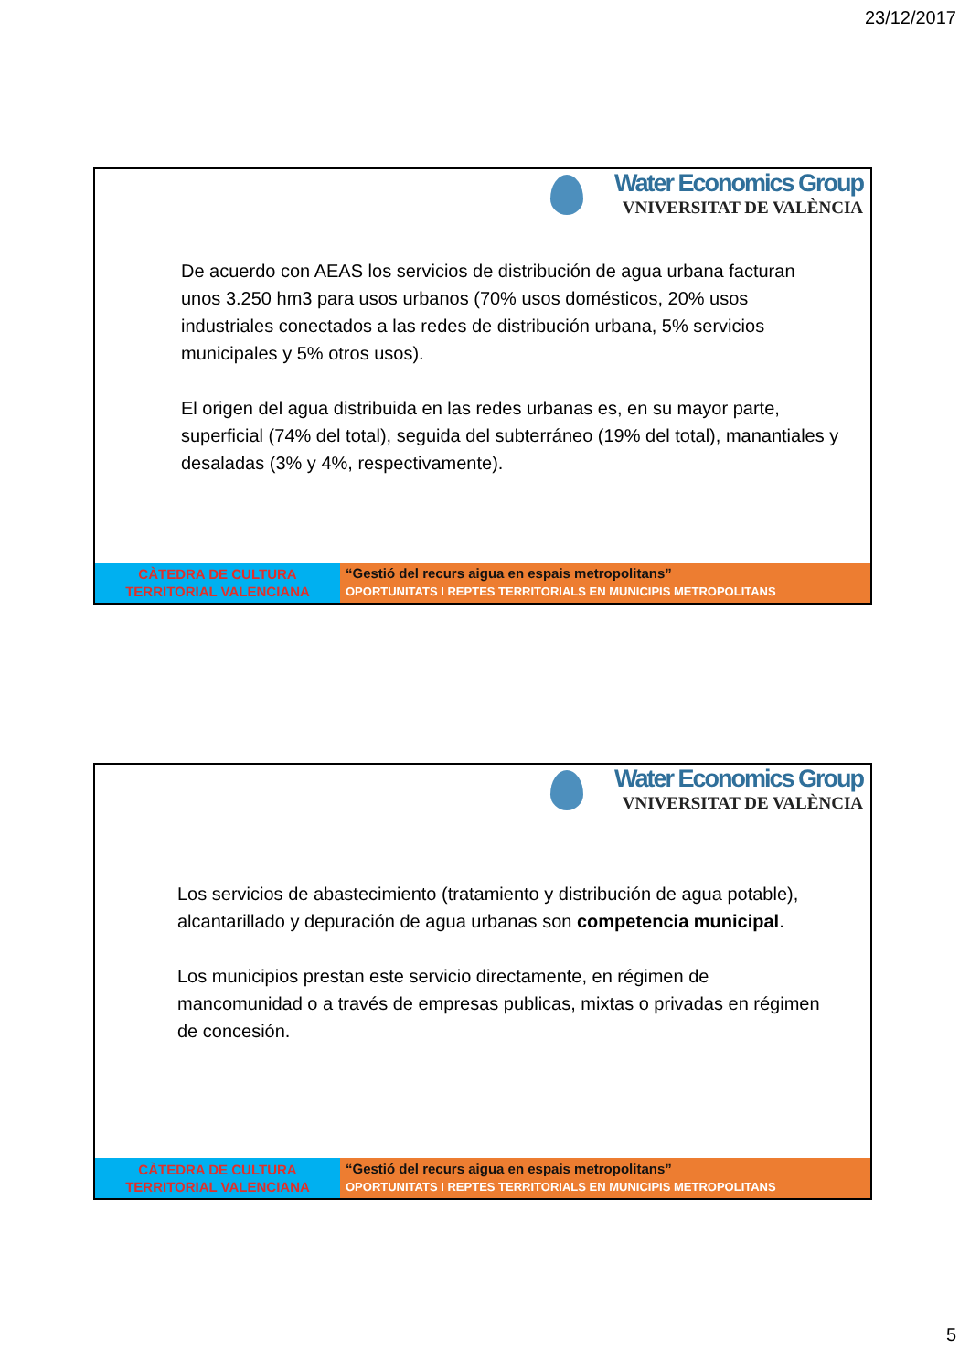23/12/2017
Water Economics Group
VNIVERSITAT DE VALÈNCIA
De acuerdo con AEAS los servicios de distribución de agua urbana facturan unos 3.250 hm3 para usos urbanos (70% usos domésticos, 20% usos industriales conectados a las redes de distribución urbana, 5% servicios municipales y 5% otros usos).
El origen del agua distribuida en las redes urbanas es, en su mayor parte, superficial (74% del total), seguida del subterráneo (19% del total), manantiales y desaladas (3% y 4%, respectivamente).
CÀTEDRA DE CULTURA
TERRITORIAL VALENCIANA
“Gestió del recurs aigua en espais metropolitans”
OPORTUNITATS I REPTES TERRITORIALS EN MUNICIPIS METROPOLITANS
Water Economics Group
VNIVERSITAT DE VALÈNCIA
Los servicios de abastecimiento (tratamiento y distribución de agua potable), alcantarillado y depuración de agua urbanas son competencia municipal.
Los municipios prestan este servicio directamente, en régimen de mancomunidad o a través de empresas publicas, mixtas o privadas en régimen de concesión.
CÀTEDRA DE CULTURA
TERRITORIAL VALENCIANA
“Gestió del recurs aigua en espais metropolitans”
OPORTUNITATS I REPTES TERRITORIALS EN MUNICIPIS METROPOLITANS
5